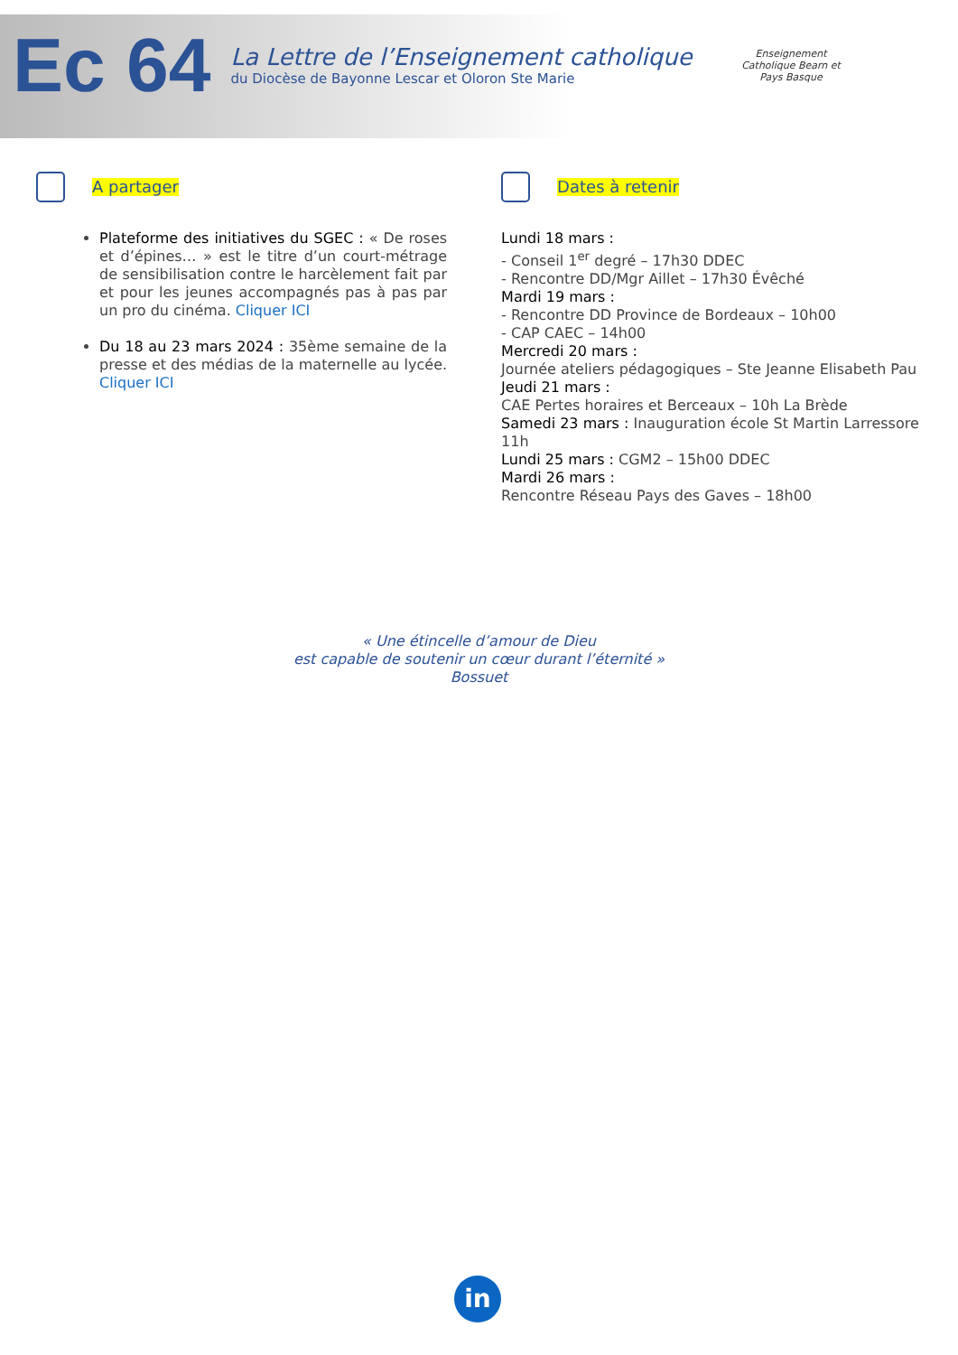Ec 64
La Lettre de l’Enseignement catholique
du Diocèse de Bayonne Lescar et Oloron Ste Marie
Enseignement Catholique Bearn et Pays Basque
A partager
Plateforme des initiatives du SGEC : « De roses et d’épines… » est le titre d’un court-métrage de sensibilisation contre le harcèlement fait par et pour les jeunes accompagnés pas à pas par un pro du cinéma. Cliquer ICI
Du 18 au 23 mars 2024 : 35ème semaine de la presse et des médias de la maternelle au lycée. Cliquer ICI
Dates à retenir
Lundi 18 mars :
- Conseil 1<sup>er</sup> degré – 17h30 DDEC
- Rencontre DD/Mgr Aillet – 17h30 Évêché
Mardi 19 mars :
- Rencontre DD Province de Bordeaux – 10h00
- CAP CAEC – 14h00
Mercredi 20 mars :
Journée ateliers pédagogiques – Ste Jeanne Elisabeth Pau
Jeudi 21 mars :
CAE Pertes horaires et Berceaux – 10h La Brède
Samedi 23 mars : Inauguration école St Martin Larressore 11h
Lundi 25 mars : CGM2 – 15h00 DDEC
Mardi 26 mars :
Rencontre Réseau Pays des Gaves – 18h00
« Une étincelle d’amour de Dieu
est capable de soutenir un cœur durant l’éternité »
Bossuet
in